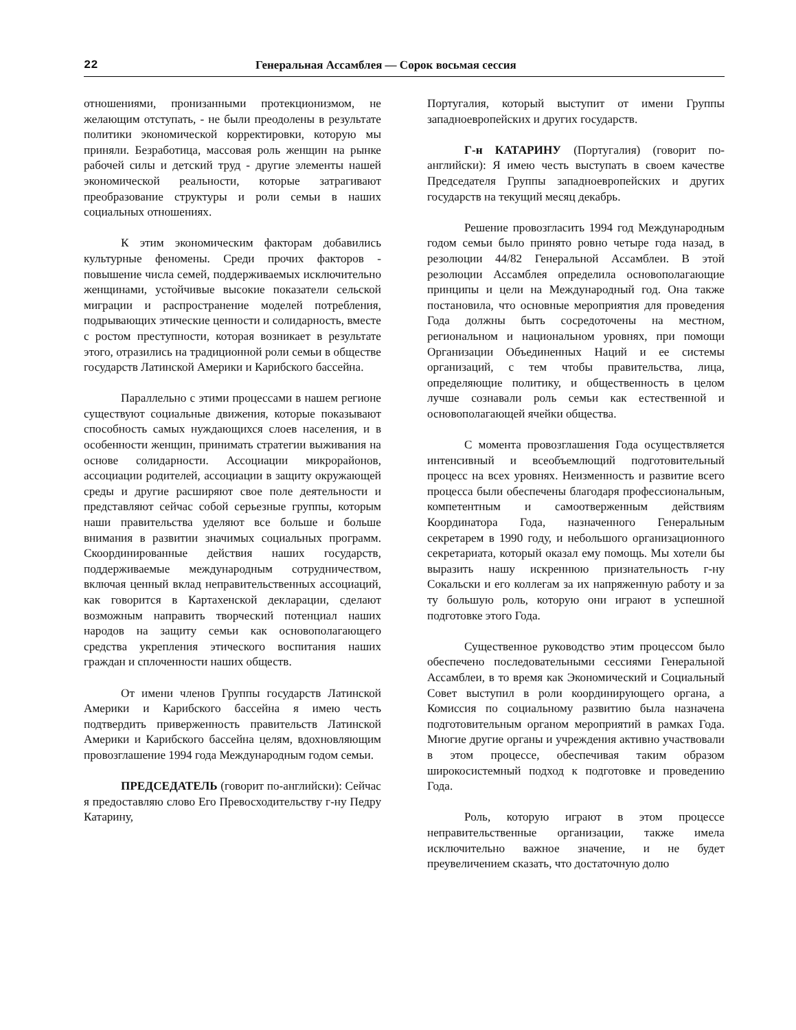22 Генеральная Ассамблея — Сорок восьмая сессия
отношениями, пронизанными протекционизмом, не желающим отступать, - не были преодолены в результате политики экономической корректировки, которую мы приняли. Безработица, массовая роль женщин на рынке рабочей силы и детский труд - другие элементы нашей экономической реальности, которые затрагивают преобразование структуры и роли семьи в наших социальных отношениях.
К этим экономическим факторам добавились культурные феномены. Среди прочих факторов - повышение числа семей, поддерживаемых исключительно женщинами, устойчивые высокие показатели сельской миграции и распространение моделей потребления, подрывающих этические ценности и солидарность, вместе с ростом преступности, которая возникает в результате этого, отразились на традиционной роли семьи в обществе государств Латинской Америки и Карибского бассейна.
Параллельно с этими процессами в нашем регионе существуют социальные движения, которые показывают способность самых нуждающихся слоев населения, и в особенности женщин, принимать стратегии выживания на основе солидарности. Ассоциации микрорайонов, ассоциации родителей, ассоциации в защиту окружающей среды и другие расширяют свое поле деятельности и представляют сейчас собой серьезные группы, которым наши правительства уделяют все больше и больше внимания в развитии значимых социальных программ. Скоординированные действия наших государств, поддерживаемые международным сотрудничеством, включая ценный вклад неправительственных ассоциаций, как говорится в Картахенской декларации, сделают возможным направить творческий потенциал наших народов на защиту семьи как основополагающего средства укрепления этического воспитания наших граждан и сплоченности наших обществ.
От имени членов Группы государств Латинской Америки и Карибского бассейна я имею честь подтвердить приверженность правительств Латинской Америки и Карибского бассейна целям, вдохновляющим провозглашение 1994 года Международным годом семьи.
ПРЕДСЕДАТЕЛЬ (говорит по-английски): Сейчас я предоставляю слово Его Превосходительству г-ну Педру Катарину,
Португалия, который выступит от имени Группы западноевропейских и других государств.
Г-н КАТАРИНУ (Португалия) (говорит по-английски): Я имею честь выступать в своем качестве Председателя Группы западноевропейских и других государств на текущий месяц декабрь.
Решение провозгласить 1994 год Международным годом семьи было принято ровно четыре года назад, в резолюции 44/82 Генеральной Ассамблеи. В этой резолюции Ассамблея определила основополагающие принципы и цели на Международный год. Она также постановила, что основные мероприятия для проведения Года должны быть сосредоточены на местном, региональном и национальном уровнях, при помощи Организации Объединенных Наций и ее системы организаций, с тем чтобы правительства, лица, определяющие политику, и общественность в целом лучше сознавали роль семьи как естественной и основополагающей ячейки общества.
С момента провозглашения Года осуществляется интенсивный и всеобъемлющий подготовительный процесс на всех уровнях. Неизменность и развитие всего процесса были обеспечены благодаря профессиональным, компетентным и самоотверженным действиям Координатора Года, назначенного Генеральным секретарем в 1990 году, и небольшого организационного секретариата, который оказал ему помощь. Мы хотели бы выразить нашу искреннюю признательность г-ну Сокальски и его коллегам за их напряженную работу и за ту большую роль, которую они играют в успешной подготовке этого Года.
Существенное руководство этим процессом было обеспечено последовательными сессиями Генеральной Ассамблеи, в то время как Экономический и Социальный Совет выступил в роли координирующего органа, а Комиссия по социальному развитию была назначена подготовительным органом мероприятий в рамках Года. Многие другие органы и учреждения активно участвовали в этом процессе, обеспечивая таким образом широкосистемный подход к подготовке и проведению Года.
Роль, которую играют в этом процессе неправительственные организации, также имела исключительно важное значение, и не будет преувеличением сказать, что достаточную долю